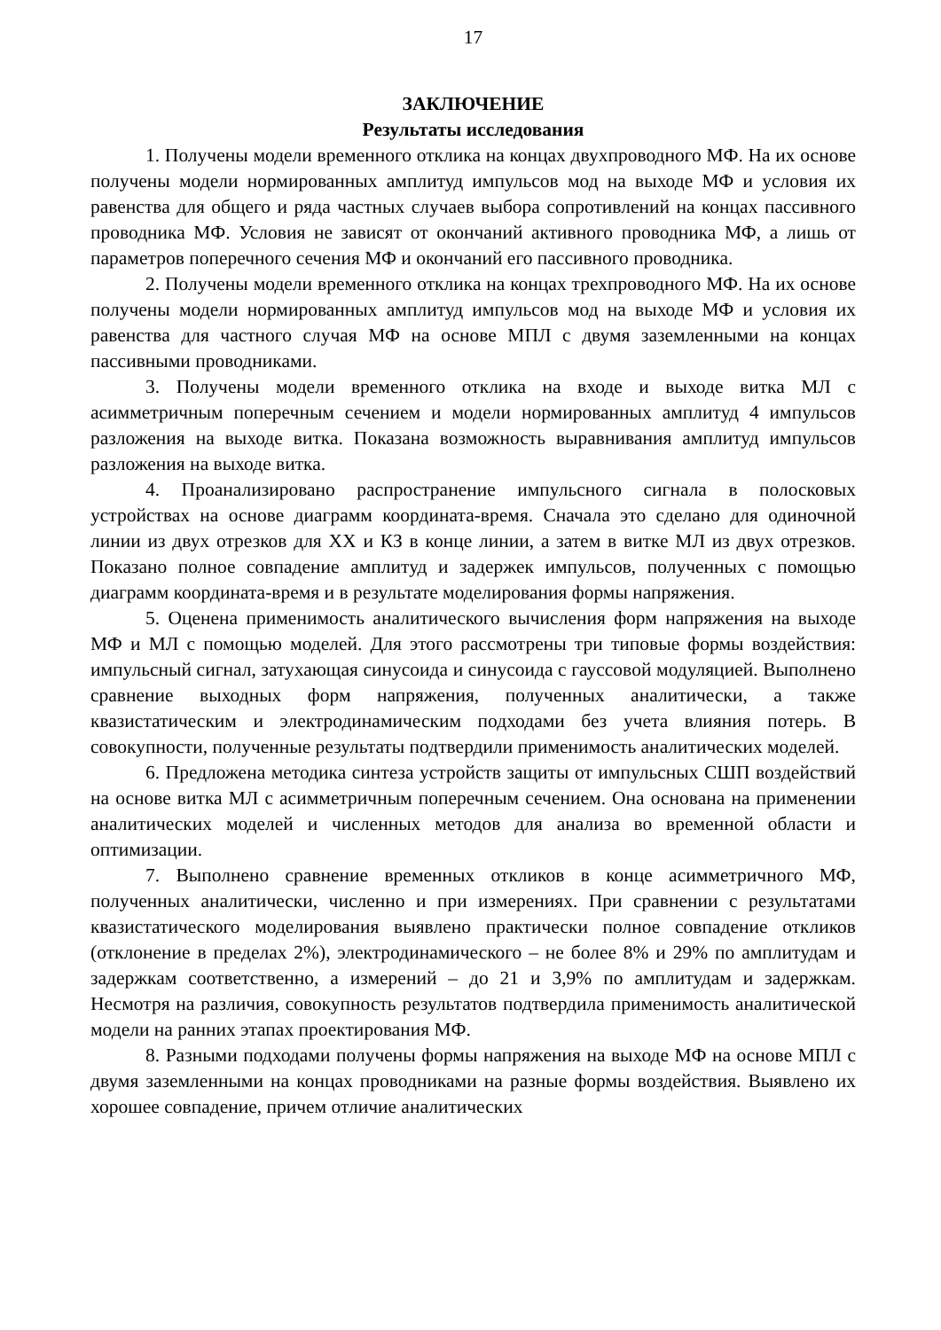17
ЗАКЛЮЧЕНИЕ
Результаты исследования
1. Получены модели временного отклика на концах двухпроводного МФ. На их основе получены модели нормированных амплитуд импульсов мод на выходе МФ и условия их равенства для общего и ряда частных случаев выбора сопротивлений на концах пассивного проводника МФ. Условия не зависят от окончаний активного проводника МФ, а лишь от параметров поперечного сечения МФ и окончаний его пассивного проводника.
2. Получены модели временного отклика на концах трехпроводного МФ. На их основе получены модели нормированных амплитуд импульсов мод на выходе МФ и условия их равенства для частного случая МФ на основе МПЛ с двумя заземленными на концах пассивными проводниками.
3. Получены модели временного отклика на входе и выходе витка МЛ с асимметричным поперечным сечением и модели нормированных амплитуд 4 импульсов разложения на выходе витка. Показана возможность выравнивания амплитуд импульсов разложения на выходе витка.
4. Проанализировано распространение импульсного сигнала в полосковых устройствах на основе диаграмм координата-время. Сначала это сделано для одиночной линии из двух отрезков для ХХ и КЗ в конце линии, а затем в витке МЛ из двух отрезков. Показано полное совпадение амплитуд и задержек импульсов, полученных с помощью диаграмм координата-время и в результате моделирования формы напряжения.
5. Оценена применимость аналитического вычисления форм напряжения на выходе МФ и МЛ с помощью моделей. Для этого рассмотрены три типовые формы воздействия: импульсный сигнал, затухающая синусоида и синусоида с гауссовой модуляцией. Выполнено сравнение выходных форм напряжения, полученных аналитически, а также квазистатическим и электродинамическим подходами без учета влияния потерь. В совокупности, полученные результаты подтвердили применимость аналитических моделей.
6. Предложена методика синтеза устройств защиты от импульсных СШП воздействий на основе витка МЛ с асимметричным поперечным сечением. Она основана на применении аналитических моделей и численных методов для анализа во временной области и оптимизации.
7. Выполнено сравнение временных откликов в конце асимметричного МФ, полученных аналитически, численно и при измерениях. При сравнении с результатами квазистатического моделирования выявлено практически полное совпадение откликов (отклонение в пределах 2%), электродинамического – не более 8% и 29% по амплитудам и задержкам соответственно, а измерений – до 21 и 3,9% по амплитудам и задержкам. Несмотря на различия, совокупность результатов подтвердила применимость аналитической модели на ранних этапах проектирования МФ.
8. Разными подходами получены формы напряжения на выходе МФ на основе МПЛ с двумя заземленными на концах проводниками на разные формы воздействия. Выявлено их хорошее совпадение, причем отличие аналитических